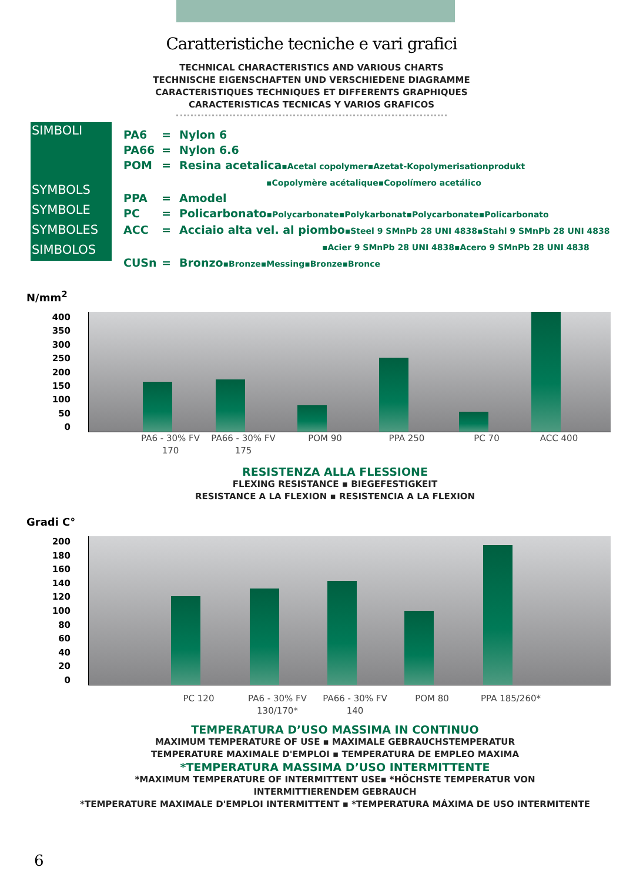Caratteristiche tecniche e vari grafici
TECHNICAL CHARACTERISTICS AND VARIOUS CHARTS
TECHNISCHE EIGENSCHAFTEN UND VERSCHIEDENE DIAGRAMME
CARACTERISTIQUES TECHNIQUES ET DIFFERENTS GRAPHIQUES
CARACTERISTICAS TECNICAS Y VARIOS GRAFICOS
SIMBOLI
SYMBOLS
SYMBOLE
SYMBOLES
SIMBOLOS
PA6 = Nylon 6
PA66 = Nylon 6.6
POM = Resina acetalica▪Acetal copolymer▪Azetat-Kopolymerisationprodukt
▪Copolymère acétalique▪Copolímero acetálico
PPA = Amodel
PC = Policarbonato▪Polycarbonate▪Polykarbonat▪Polycarbonate▪Policarbonato
ACC = Acciaio alta vel. al piombo▪Steel 9 SMnPb 28 UNI 4838▪Stahl 9 SMnPb 28 UNI 4838
▪Acier 9 SMnPb 28 UNI 4838▪Acero 9 SMnPb 28 UNI 4838
CUSn = Bronzo▪Bronze▪Messing▪Bronze▪Bronce
N/mm<sup>2</sup>
400
350
300
250
200
150
100
50
0
PA6 - 30% FV 170 PA66 - 30% FV 175 POM 90 PPA 250 PC 70 ACC 400
RESISTENZA ALLA FLESSIONE
FLEXING RESISTANCE ▪ BIEGEFESTIGKEIT
RESISTANCE A LA FLEXION ▪ RESISTENCIA A LA FLEXION
Gradi C°
200
180
160
140
120
100
80
60
40
20
0
PC 120 PA6 - 30% FV 130/170* PA66 - 30% FV 140 POM 80 PPA 185/260*
TEMPERATURA D’USO MASSIMA IN CONTINUO
MAXIMUM TEMPERATURE OF USE ▪ MAXIMALE GEBRAUCHSTEMPERATUR
TEMPERATURE MAXIMALE D'EMPLOI ▪ TEMPERATURA DE EMPLEO MAXIMA
*TEMPERATURA MASSIMA D’USO INTERMITTENTE
*MAXIMUM TEMPERATURE OF INTERMITTENT USE▪ *HÖCHSTE TEMPERATUR VON
INTERMITTIERENDEM GEBRAUCH
*TEMPERATURE MAXIMALE D'EMPLOI INTERMITTENT ▪ *TEMPERATURA MÁXIMA DE USO INTERMITENTE
6